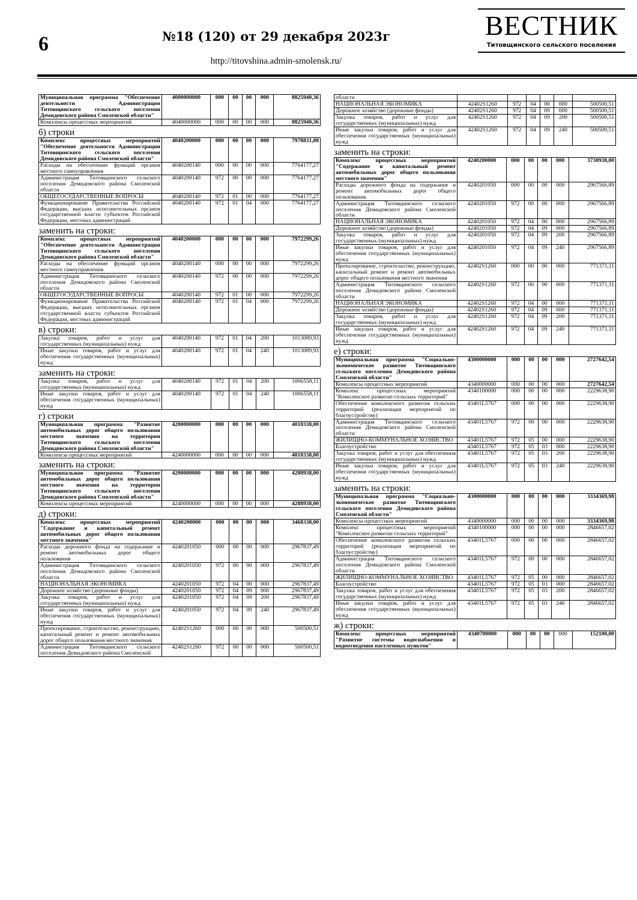6
№18 (120) от 29 декабря 2023г
http://titovshina.admin-smolensk.ru/
ВЕСТНИК
Титовщинского сельского поселения
| Муниципальная программа "Обеспечение деятельности Администрации Титовщинского сельского поселения Демидовского района Смоленской области" | 4000000000 | 000 | 00 | 00 | 000 | 8825940,36 |
| Комплексы процессных мероприятий | 4040000000 | 000 | 00 | 00 | 000 | 8825940,36 |
б) строки
| Комплекс процессных мероприятий "Обеспечение деятельности Администрации Титовщинского сельского поселения Демидовского района Смоленской области" | 4040200000 | 000 | 00 | 00 | 000 | 7978831,08 |
| Расходы на обеспечение функций органов местного самоуправления | 4040200140 | 000 | 00 | 00 | 000 | 7764177,27 |
| Администрация Титовщинского сельского поселения Демидовского района Смоленской области | 4040200140 | 972 | 00 | 00 | 000 | 7764177,27 |
| ОБЩЕГОСУДАРСТВЕННЫЕ ВОПРОСЫ | 4040200140 | 972 | 01 | 00 | 000 | 7764177,27 |
| Функционирование Правительства Российской Федерации, высших исполнительных органов государственной власти субъектов Российской Федерации, местных администраций | 4040200140 | 972 | 01 | 04 | 000 | 7764177,27 |
заменить на строки:
| Комплекс процессных мероприятий "Обеспечение деятельности Администрации Титовщинского сельского поселения Демидовского района Смоленской области" | 4040200000 | 000 | 00 | 00 | 000 | 7972299,26 |
| Расходы на обеспечение функций органов местного самоуправления | 4040200140 | 000 | 00 | 00 | 000 | 7972299,26 |
| Администрация Титовщинского сельского поселения Демидовского района Смоленской области | 4040200140 | 972 | 00 | 00 | 000 | 7972299,26 |
| ОБЩЕГОСУДАРСТВЕННЫЕ ВОПРОСЫ | 4040200140 | 972 | 01 | 00 | 000 | 7972299,26 |
| Функционирование Правительства Российской Федерации, высших исполнительных органов государственной власти субъектов Российской Федерации, местных администраций | 4040200140 | 972 | 01 | 04 | 000 | 7972299,26 |
в) строки:
| Закупка товаров, работ и услуг для государственных (муниципальных) нужд | 4040200140 | 972 | 01 | 04 | 200 | 1013089,93 |
| Иные закупки товаров, работ и услуг для обеспечения государственных (муниципальных) нужд | 4040200140 | 972 | 01 | 04 | 240 | 1013089,93 |
заменить на строки:
| Закупка товаров, работ и услуг для государственных (муниципальных) нужд | 4040200140 | 972 | 01 | 04 | 200 | 1006558,11 |
| Иные закупки товаров, работ и услуг для обеспечения государственных (муниципальных) нужд | 4040200140 | 972 | 01 | 04 | 240 | 1006558,11 |
г) строки
| Муниципальная программа "Развитие автомобильных дорог общего пользования местного значения на территории Титовщинского сельского поселения Демидовского района Смоленской области" | 4200000000 | 000 | 00 | 00 | 000 | 4018338,00 |
| Комплексы процессных мероприятий | 4240000000 | 000 | 00 | 00 | 000 | 4018338,00 |
заменить на строки:
| Муниципальная программа "Развитие автомобильных дорог общего пользования местного значения на территории Титовщинского сельского поселения Демидовского района Смоленской области" | 4200000000 | 000 | 00 | 00 | 000 | 4288938,00 |
| Комплексы процессных мероприятий | 4240000000 | 000 | 00 | 00 | 000 | 4288938,00 |
д) строки:
| Комплекс процессных мероприятий "Содержание и капитальный ремонт автомобильных дорог общего пользования местного значения" | 4240200000 | 000 | 00 | 00 | 000 | 3468338,00 |
| Расходы дорожного фонда на содержание и ремонт автомобильных дорог общего пользования | 4240201050 | 000 | 00 | 00 | 000 | 2967837,49 |
| Администрация Титовщинского сельского поселения Демидовского района Смоленской области | 4240201050 | 972 | 00 | 00 | 000 | 2967837,49 |
| НАЦИОНАЛЬНАЯ ЭКОНОМИКА | 4240201050 | 972 | 04 | 00 | 000 | 2967837,49 |
| Дорожное хозяйство (дорожные фонды) | 4240201050 | 972 | 04 | 09 | 000 | 2967837,49 |
| Закупка товаров, работ и услуг для государственных (муниципальных) нужд | 4240201050 | 972 | 04 | 09 | 200 | 2967837,49 |
| Иные закупки товаров, работ и услуг для обеспечения государственных (муниципальных) нужд | 4240201050 | 972 | 04 | 09 | 240 | 2967837,49 |
| Проектирование, строительство, реконструкцию, капитальный ремонт и ремонт автомобильных дорог общего пользования местного значения | 42402S1260 | 000 | 00 | 00 | 000 | 500500,51 |
| Администрация Титовщинского сельского поселения Демидовского района Смоленской | 42402S1260 | 972 | 00 | 00 | 000 | 500500,51 |
| области | | | | | | |
| НАЦИОНАЛЬНАЯ ЭКОНОМИКА | 42402S1260 | 972 | 04 | 00 | 000 | 500500,51 |
| Дорожное хозяйство (дорожные фонды) | 42402S1260 | 972 | 04 | 09 | 000 | 500500,51 |
| Закупка товаров, работ и услуг для государственных (муниципальных) нужд | 42402S1260 | 972 | 04 | 09 | 200 | 500500,51 |
| Иные закупки товаров, работ и услуг для обеспечения государственных (муниципальных) нужд | 42402S1260 | 972 | 04 | 09 | 240 | 500500,51 |
заменить на строки:
| Комплекс процессных мероприятий "Содержание и капитальный ремонт автомобильных дорог общего пользования местного значения" | 4240200000 | 000 | 00 | 00 | 000 | 3738938,00 |
| Расходы дорожного фонда на содержание и ремонт автомобильных дорог общего пользования | 4240201050 | 000 | 00 | 00 | 000 | 2967566,89 |
| Администрация Титовщинского сельского поселения Демидовского района Смоленской области | 4240201050 | 972 | 00 | 00 | 000 | 2967566,89 |
| НАЦИОНАЛЬНАЯ ЭКОНОМИКА | 4240201050 | 972 | 04 | 00 | 000 | 2967566,89 |
| Дорожное хозяйство (дорожные фонды) | 4240201050 | 972 | 04 | 09 | 000 | 2967566,89 |
| Закупка товаров, работ и услуг для государственных (муниципальных) нужд | 4240201050 | 972 | 04 | 09 | 200 | 2967566,89 |
| Иные закупки товаров, работ и услуг для обеспечения государственных (муниципальных) нужд | 4240201050 | 972 | 04 | 09 | 240 | 2967566,89 |
| Проектирование, строительство, реконструкцию, капитальный ремонт и ремонт автомобильных дорог общего пользования местного значения | 42402S1260 | 000 | 00 | 00 | 000 | 771371,11 |
| Администрация Титовщинского сельского поселения Демидовского района Смоленской области | 42402S1260 | 972 | 00 | 00 | 000 | 771371,11 |
| НАЦИОНАЛЬНАЯ ЭКОНОМИКА | 42402S1260 | 972 | 04 | 00 | 000 | 771371,11 |
| Дорожное хозяйство (дорожные фонды) | 42402S1260 | 972 | 04 | 09 | 000 | 771371,11 |
| Закупка товаров, работ и услуг для государственных (муниципальных) нужд | 42402S1260 | 972 | 04 | 09 | 200 | 771371,11 |
| Иные закупки товаров, работ и услуг для обеспечения государственных (муниципальных) нужд | 42402S1260 | 972 | 04 | 09 | 240 | 771371,11 |
е) строки:
| Муниципальная программа "Социально-экономическое развитие Титовщинского сельского поселения Демидовского района Смоленской области" | 4300000000 | 000 | 00 | 00 | 000 | 2727642,54 |
| Комплексы процессных мероприятий | 4340000000 | 000 | 00 | 00 | 000 | 2727642,54 |
| Комплекс процессных мероприятий "Комплексное развитие сельских территорий" | 4340100000 | 000 | 00 | 00 | 000 | 2229638,90 |
| Обеспечение комплексного развития сельских территорий (реализация мероприятий по благоустройству) | 43401L5767 | 000 | 00 | 00 | 000 | 2229638,90 |
| Администрация Титовщинского сельского поселения Демидовского района Смоленской области | 43401L5767 | 972 | 00 | 00 | 000 | 2229638,90 |
| ЖИЛИЩНО-КОММУНАЛЬНОЕ ХОЗЯЙСТВО | 43401L5767 | 972 | 05 | 00 | 000 | 2229638,90 |
| Благоустройство | 43401L5767 | 972 | 05 | 03 | 000 | 2229638,90 |
| Закупка товаров, работ и услуг для обеспечения государственных (муниципальных) нужд | 43401L5767 | 972 | 05 | 03 | 200 | 2229638,90 |
| Иные закупки товаров, работ и услуг для обеспечения государственных (муниципальных) нужд | 43401L5767 | 972 | 05 | 03 | 240 | 2229638,90 |
заменить на строки:
| Муниципальная программа "Социально-экономическое развитие Титовщинского сельского поселения Демидовского района Смоленской области" | 4300000000 | 000 | 00 | 00 | 000 | 3334369,98 |
| Комплексы процессных мероприятий | 4340000000 | 000 | 00 | 00 | 000 | 3334369,98 |
| Комплекс процессных мероприятий "Комплексное развитие сельских территорий" | 4340100000 | 000 | 00 | 00 | 000 | 2846657,02 |
| Обеспечение комплексного развития сельских территорий (реализация мероприятий по благоустройству) | 43401L5767 | 000 | 00 | 00 | 000 | 2846657,02 |
| Администрация Титовщинского сельского поселения Демидовского района Смоленской области | 43401L5767 | 972 | 00 | 00 | 000 | 2846657,02 |
| ЖИЛИЩНО-КОММУНАЛЬНОЕ ХОЗЯЙСТВО | 43401L5767 | 972 | 05 | 00 | 000 | 2846657,02 |
| Благоустройство | 43401L5767 | 972 | 05 | 03 | 000 | 2846657,02 |
| Закупка товаров, работ и услуг для обеспечения государственных (муниципальных) нужд | 43401L5767 | 972 | 05 | 03 | 200 | 2846657,02 |
| Иные закупки товаров, работ и услуг для обеспечения государственных (муниципальных) нужд | 43401L5767 | 972 | 05 | 03 | 240 | 2846657,02 |
ж) строки:
| Комплекс процессных мероприятий "Развитие системы водоснабжения и водоотведения населенных пунктов" | 4340700000 | 000 | 00 | 00 | 000 | 152100,00 |